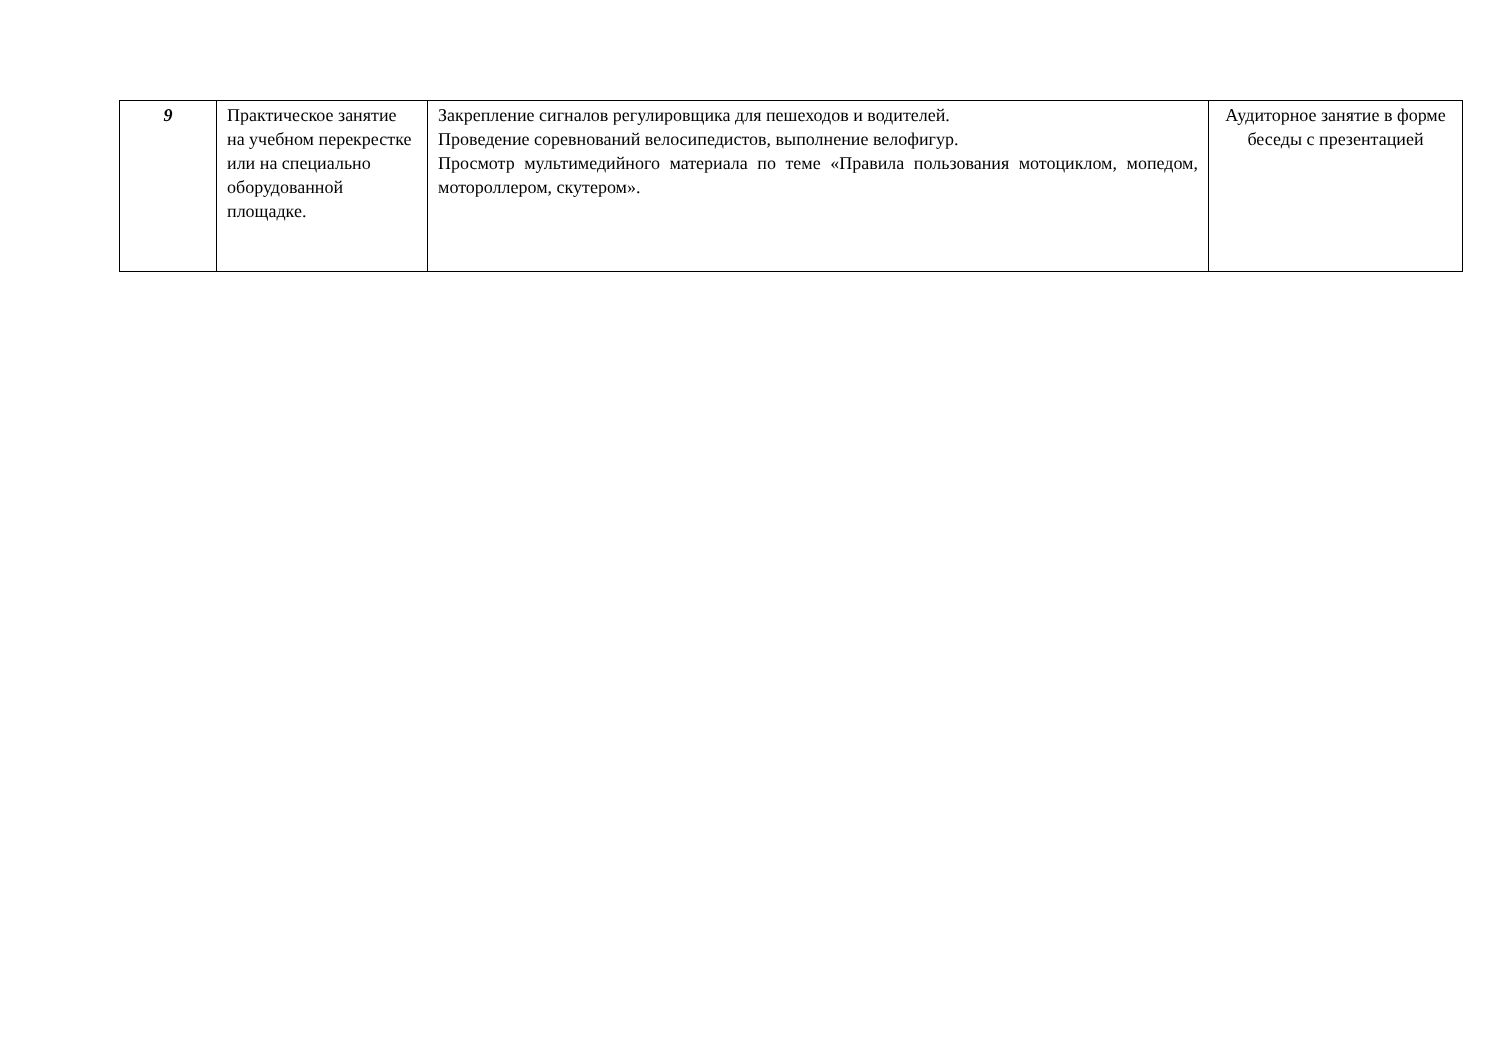| 9 | Практическое занятие на учебном перекрестке или на специально оборудованной площадке. | Закрепление сигналов регулировщика для пешеходов и водителей. Проведение соревнований велосипедистов, выполнение велофигур. Просмотр мультимедийного материала по теме «Правила пользования мотоциклом, мопедом, мотороллером, скутером». | Аудиторное занятие в форме беседы с презентацией |